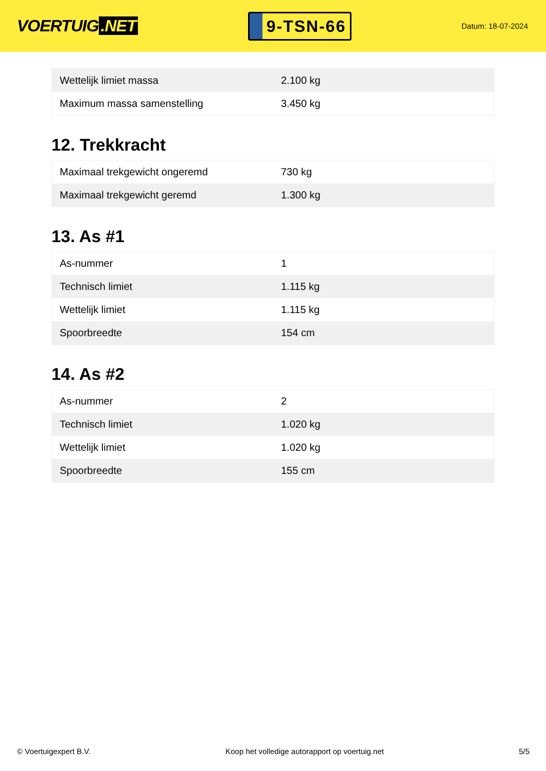VOERTUIG.NET
9-TSN-66
Datum: 18-07-2024
| Wettelijk limiet massa | 2.100 kg |
| Maximum massa samenstelling | 3.450 kg |
12. Trekkracht
| Maximaal trekgewicht ongeremd | 730 kg |
| Maximaal trekgewicht geremd | 1.300 kg |
13. As #1
| As-nummer | 1 |
| Technisch limiet | 1.115 kg |
| Wettelijk limiet | 1.115 kg |
| Spoorbreedte | 154 cm |
14. As #2
| As-nummer | 2 |
| Technisch limiet | 1.020 kg |
| Wettelijk limiet | 1.020 kg |
| Spoorbreedte | 155 cm |
© Voertuigexpert B.V. Koop het volledige autorapport op voertuig.net 5/5